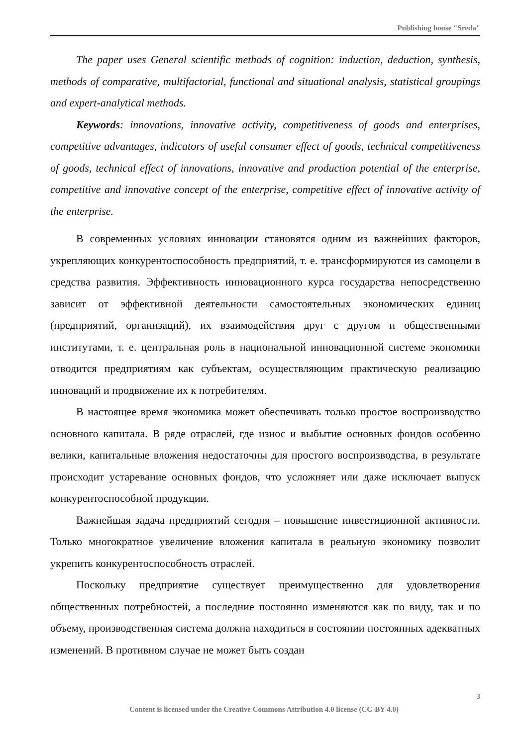Publishing house "Sreda"
The paper uses General scientific methods of cognition: induction, deduction, synthesis, methods of comparative, multifactorial, functional and situational analysis, statistical groupings and expert-analytical methods.
Keywords: innovations, innovative activity, competitiveness of goods and enterprises, competitive advantages, indicators of useful consumer effect of goods, technical competitiveness of goods, technical effect of innovations, innovative and production potential of the enterprise, competitive and innovative concept of the enterprise, competitive effect of innovative activity of the enterprise.
В современных условиях инновации становятся одним из важнейших факторов, укрепляющих конкурентоспособность предприятий, т. е. трансформируются из самоцели в средства развития. Эффективность инновационного курса государства непосредственно зависит от эффективной деятельности самостоятельных экономических единиц (предприятий, организаций), их взаимодействия друг с другом и общественными институтами, т. е. центральная роль в национальной инновационной системе экономики отводится предприятиям как субъектам, осуществляющим практическую реализацию инноваций и продвижение их к потребителям.
В настоящее время экономика может обеспечивать только простое воспроизводство основного капитала. В ряде отраслей, где износ и выбытие основных фондов особенно велики, капитальные вложения недостаточны для простого воспроизводства, в результате происходит устаревание основных фондов, что усложняет или даже исключает выпуск конкурентоспособной продукции.
Важнейшая задача предприятий сегодня – повышение инвестиционной активности. Только многократное увеличение вложения капитала в реальную экономику позволит укрепить конкурентоспособность отраслей.
Поскольку предприятие существует преимущественно для удовлетворения общественных потребностей, а последние постоянно изменяются как по виду, так и по объему, производственная система должна находиться в состоянии постоянных адекватных изменений. В противном случае не может быть создан
3
Content is licensed under the Creative Commons Attribution 4.0 license (CC-BY 4.0)